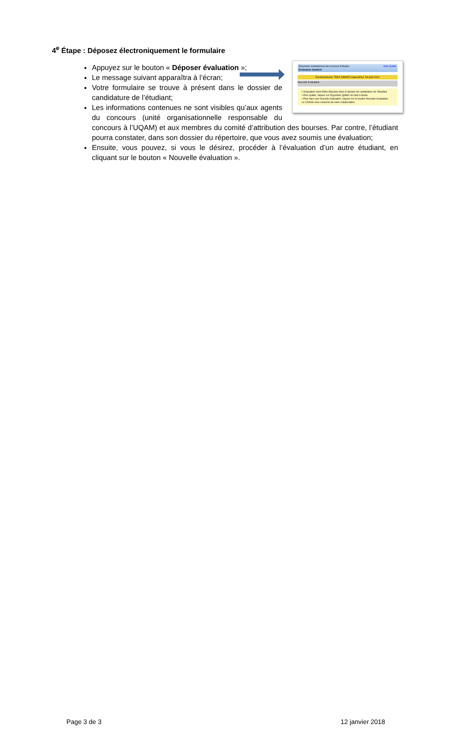4<sup>e</sup> Étape : Déposez électroniquement le formulaire
Répertoire institutionnel des bourses d'études Aide Quitter
Évaluation étudiant
Environnement: TEST (OMNIT) Aujourd'hui: 28 août 2014
Nouvelle évaluation
L'évaluation vient d'être déposée dans le dossier de candidature de l'étudiant.
• Pour quitter, cliquez sur l'hyperlien Quitter en haut à droite.
• Pour faire une nouvelle évaluation, cliquez sur le bouton Nouvelle évaluation.
Le CSASS vous remercie de votre collaboration.
Appuyez sur le bouton « Déposer évaluation »;
Le message suivant apparaîtra à l’écran;
Votre formulaire se trouve à présent dans le dossier de candidature de l’étudiant;
Les informations contenues ne sont visibles qu’aux agents du concours (unité organisationnelle responsable du concours à l’UQAM) et aux membres du comité d’attribution des bourses. Par contre, l’étudiant pourra constater, dans son dossier du répertoire, que vous avez soumis une évaluation;
Ensuite, vous pouvez, si vous le désirez, procéder à l’évaluation d’un autre étudiant, en cliquant sur le bouton « Nouvelle évaluation ».
Page 3 de 3 12 janvier 2018